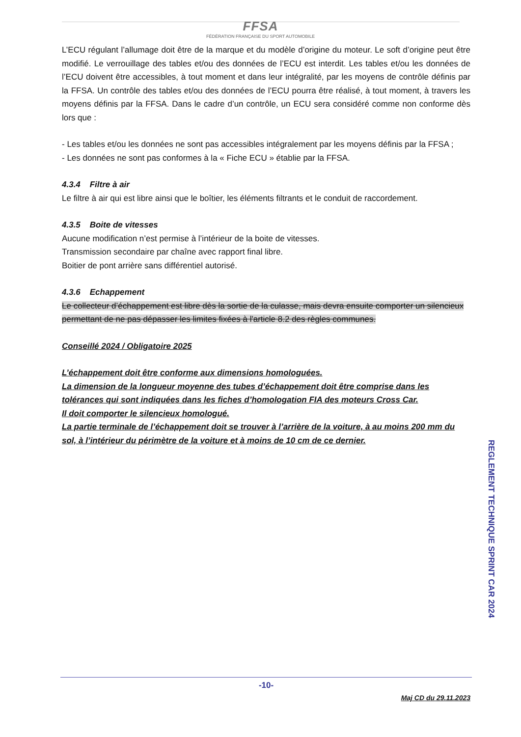FFSA
FÉDÉRATION FRANÇAISE DU SPORT AUTOMOBILE
L’ECU régulant l’allumage doit être de la marque et du modèle d’origine du moteur. Le soft d’origine peut être modifié. Le verrouillage des tables et/ou des données de l’ECU est interdit. Les tables et/ou les données de l’ECU doivent être accessibles, à tout moment et dans leur intégralité, par les moyens de contrôle définis par la FFSA. Un contrôle des tables et/ou des données de l’ECU pourra être réalisé, à tout moment, à travers les moyens définis par la FFSA. Dans le cadre d’un contrôle, un ECU sera considéré comme non conforme dès lors que :
- Les tables et/ou les données ne sont pas accessibles intégralement par les moyens définis par la FFSA ;
- Les données ne sont pas conformes à la « Fiche ECU » établie par la FFSA.
4.3.4 Filtre à air
Le filtre à air qui est libre ainsi que le boîtier, les éléments filtrants et le conduit de raccordement.
4.3.5 Boite de vitesses
Aucune modification n’est permise à l’intérieur de la boite de vitesses.
Transmission secondaire par chaîne avec rapport final libre.
Boitier de pont arrière sans différentiel autorisé.
4.3.6 Echappement
Le collecteur d’échappement est libre dès la sortie de la culasse, mais devra ensuite comporter un silencieux permettant de ne pas dépasser les limites fixées à l'article 8.2 des règles communes.
Conseillé 2024 / Obligatoire 2025
L’échappement doit être conforme aux dimensions homologuées.
La dimension de la longueur moyenne des tubes d’échappement doit être comprise dans les tolérances qui sont indiquées dans les fiches d’homologation FIA des moteurs Cross Car.
Il doit comporter le silencieux homologué.
La partie terminale de l’échappement doit se trouver à l’arrière de la voiture, à au moins 200 mm du sol, à l’intérieur du périmètre de la voiture et à moins de 10 cm de ce dernier.
REGLEMENT TECHNIQUE SPRINT CAR 2024
-10-
Maj CD du 29.11.2023